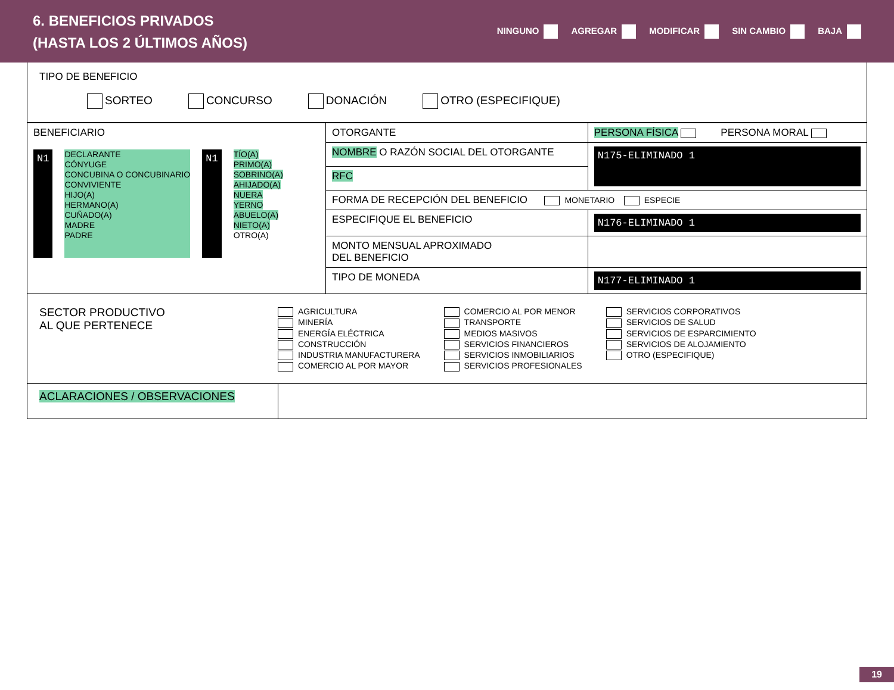6. BENEFICIOS PRIVADOS
(HASTA LOS 2 ÚLTIMOS AÑOS)
NINGUNO AGREGAR MODIFICAR SIN CAMBIO BAJA
TIPO DE BENEFICIO
SORTEO CONCURSO DONACIÓN OTRO (ESPECIFIQUE)
| BENEFICIARIO N1 DECLARANTE CÓNYUGE CONCUBINA O CONCUBINARIO CONVIVIENTE HIJO(A) HERMANO(A) CUÑADO(A) MADRE PADRE N1 TÍO(A) PRIMO(A) SOBRINO(A) AHIJADO(A) NUERA YERNO ABUELO(A) NIETO(A) OTRO(A) | OTORGANTE | PERSONA FÍSICA PERSONA MORAL | |
| | NOMBRE O RAZÓN SOCIAL DEL OTORGANTE | | N175-ELIMINADO 1 |
| | RFC | | |
| | FORMA DE RECEPCIÓN DEL BENEFICIO MONETARIO ESPECIE | | |
| | ESPECIFIQUE EL BENEFICIO | | N176-ELIMINADO 1 |
| | MONTO MENSUAL APROXIMADO DEL BENEFICIO | | |
| | TIPO DE MONEDA | | N177-ELIMINADO 1 |
SECTOR PRODUCTIVO
AL QUE PERTENECE
AGRICULTURA
MINERÍA
ENERGÍA ELÉCTRICA
CONSTRUCCIÓN
INDUSTRIA MANUFACTURERA
COMERCIO AL POR MAYOR
COMERCIO AL POR MENOR
TRANSPORTE
MEDIOS MASIVOS
SERVICIOS FINANCIEROS
SERVICIOS INMOBILIARIOS
SERVICIOS PROFESIONALES
SERVICIOS CORPORATIVOS
SERVICIOS DE SALUD
SERVICIOS DE ESPARCIMIENTO
SERVICIOS DE ALOJAMIENTO
OTRO (ESPECIFIQUE)
ACLARACIONES / OBSERVACIONES
19